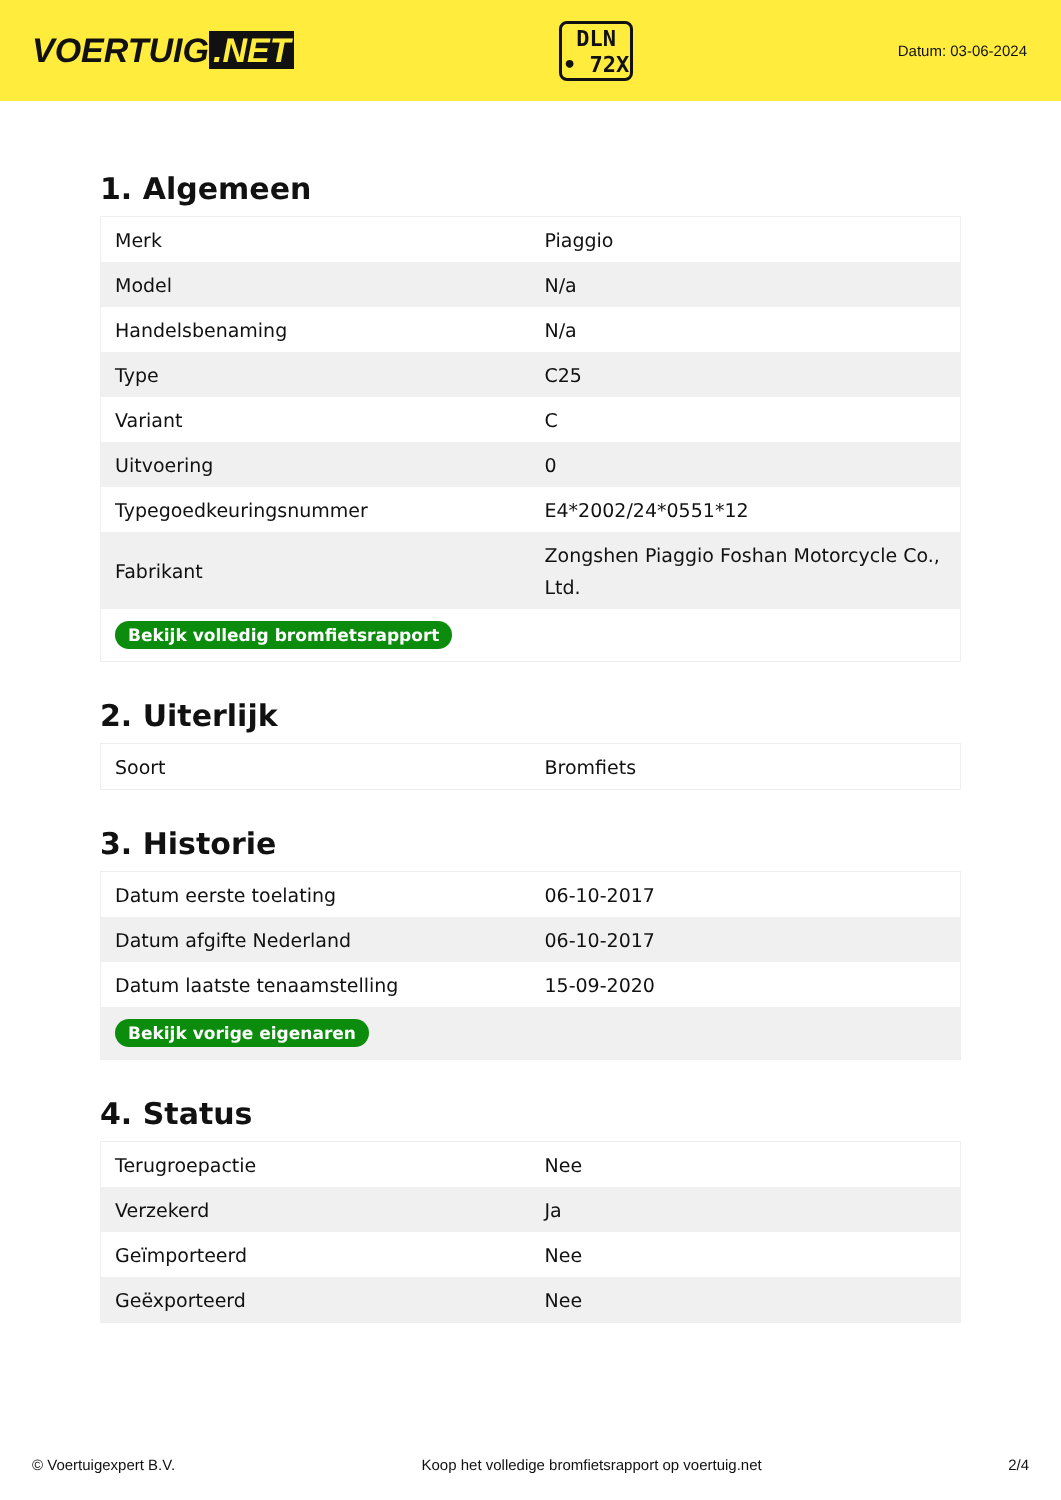VOERTUIG.NET
DLN
• 72X
Datum: 03-06-2024
1. Algemeen
| Merk | Piaggio |
| Model | N/a |
| Handelsbenaming | N/a |
| Type | C25 |
| Variant | C |
| Uitvoering | 0 |
| Typegoedkeuringsnummer | E4*2002/24*0551*12 |
| Fabrikant | Zongshen Piaggio Foshan Motorcycle Co., Ltd. |
| Bekijk volledig bromfietsrapport | |
2. Uiterlijk
| Soort | Bromfiets |
3. Historie
| Datum eerste toelating | 06-10-2017 |
| Datum afgifte Nederland | 06-10-2017 |
| Datum laatste tenaamstelling | 15-09-2020 |
| Bekijk vorige eigenaren | |
4. Status
| Terugroepactie | Nee |
| Verzekerd | Ja |
| Geïmporteerd | Nee |
| Geëxporteerd | Nee |
© Voertuigexpert B.V. Koop het volledige bromfietsrapport op voertuig.net 2/4